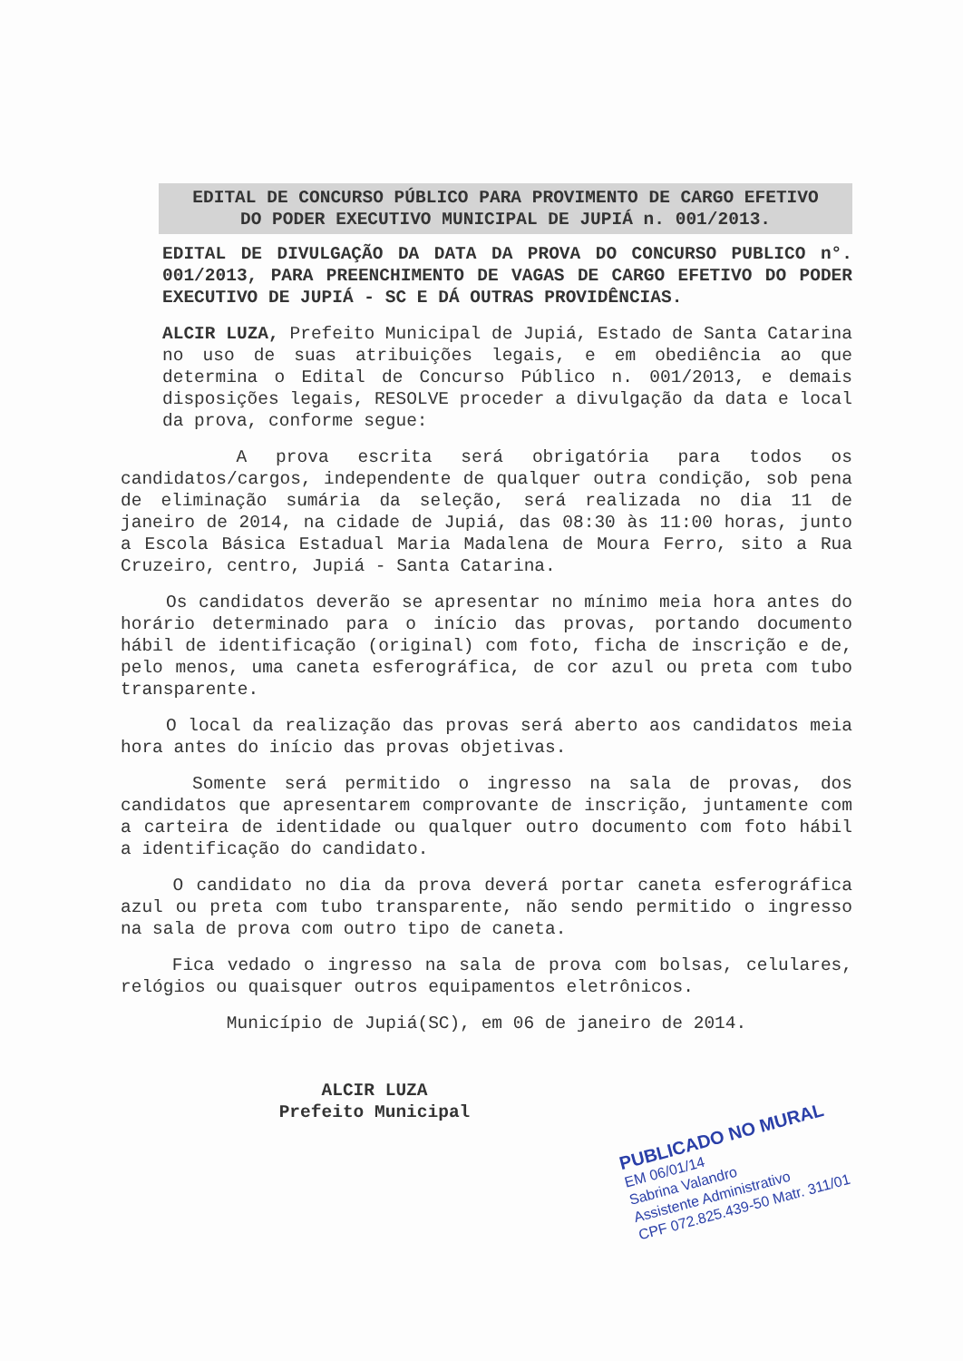EDITAL DE CONCURSO PÚBLICO PARA PROVIMENTO DE CARGO EFETIVO
DO PODER EXECUTIVO MUNICIPAL DE JUPIÁ n. 001/2013.
EDITAL DE DIVULGAÇÃO DA DATA DA PROVA DO CONCURSO PUBLICO n°. 001/2013, PARA PREENCHIMENTO DE VAGAS DE CARGO EFETIVO DO PODER EXECUTIVO DE JUPIÁ - SC E DÁ OUTRAS PROVIDÊNCIAS.
ALCIR LUZA, Prefeito Municipal de Jupiá, Estado de Santa Catarina no uso de suas atribuições legais, e em obediência ao que determina o Edital de Concurso Público n. 001/2013, e demais disposições legais, RESOLVE proceder a divulgação da data e local da prova, conforme segue:
A prova escrita será obrigatória para todos os candidatos/cargos, independente de qualquer outra condição, sob pena de eliminação sumária da seleção, será realizada no dia 11 de janeiro de 2014, na cidade de Jupiá, das 08:30 às 11:00 horas, junto a Escola Básica Estadual Maria Madalena de Moura Ferro, sito a Rua Cruzeiro, centro, Jupiá - Santa Catarina.
Os candidatos deverão se apresentar no mínimo meia hora antes do horário determinado para o início das provas, portando documento hábil de identificação (original) com foto, ficha de inscrição e de, pelo menos, uma caneta esferográfica, de cor azul ou preta com tubo transparente.
O local da realização das provas será aberto aos candidatos meia hora antes do início das provas objetivas.
Somente será permitido o ingresso na sala de provas, dos candidatos que apresentarem comprovante de inscrição, juntamente com a carteira de identidade ou qualquer outro documento com foto hábil a identificação do candidato.
O candidato no dia da prova deverá portar caneta esferográfica azul ou preta com tubo transparente, não sendo permitido o ingresso na sala de prova com outro tipo de caneta.
Fica vedado o ingresso na sala de prova com bolsas, celulares, relógios ou quaisquer outros equipamentos eletrônicos.
Município de Jupiá(SC), em 06 de janeiro de 2014.
ALCIR LUZA
Prefeito Municipal
PUBLICADO NO MURAL
EM 06/01/14
Sabrina Valandro
Assistente Administrativo
CPF 072.825.439-50 Matr. 311/01